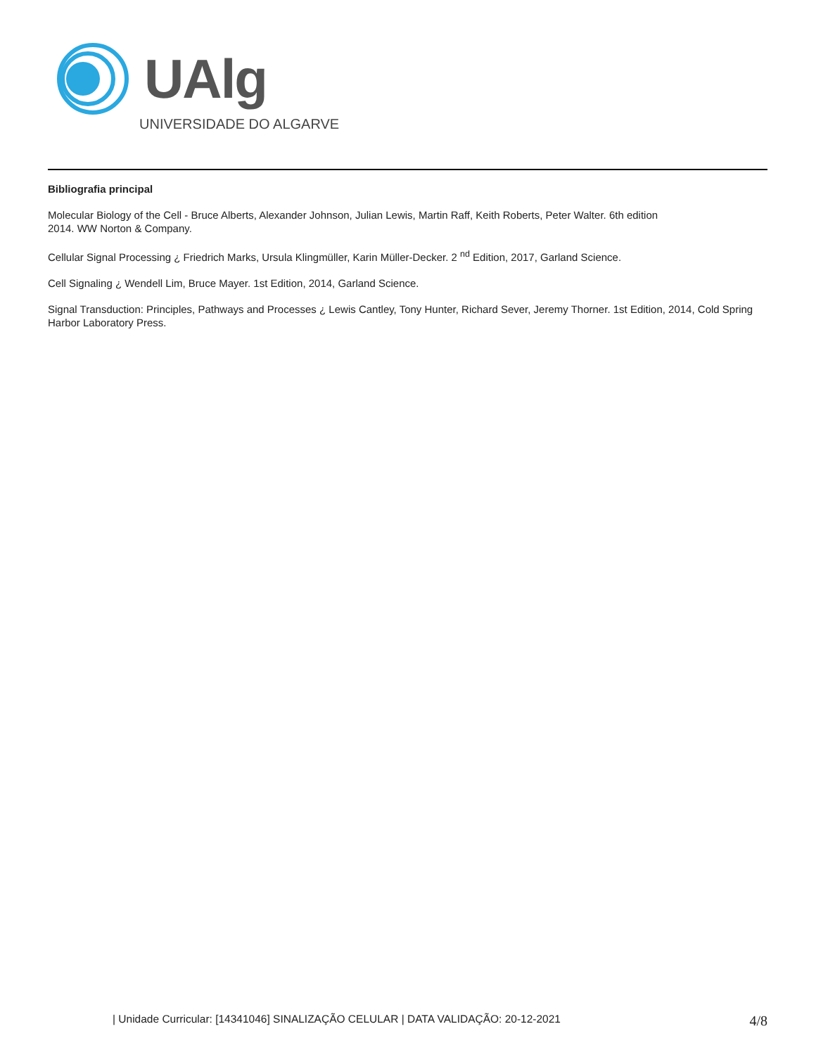UAlg
UNIVERSIDADE DO ALGARVE
Bibliografia principal
Molecular Biology of the Cell - Bruce Alberts, Alexander Johnson, Julian Lewis, Martin Raff, Keith Roberts, Peter Walter. 6th edition
2014. WW Norton & Company.
Cellular Signal Processing ¿ Friedrich Marks, Ursula Klingmüller, Karin Müller-Decker. 2 <sup>nd</sup> Edition, 2017, Garland Science.
Cell Signaling ¿ Wendell Lim, Bruce Mayer. 1st Edition, 2014, Garland Science.
Signal Transduction: Principles, Pathways and Processes ¿ Lewis Cantley, Tony Hunter, Richard Sever, Jeremy Thorner. 1st Edition, 2014, Cold Spring Harbor Laboratory Press.
| Unidade Curricular: [14341046] SINALIZAÇÃO CELULAR | DATA VALIDAÇÃO: 20-12-2021 4/8